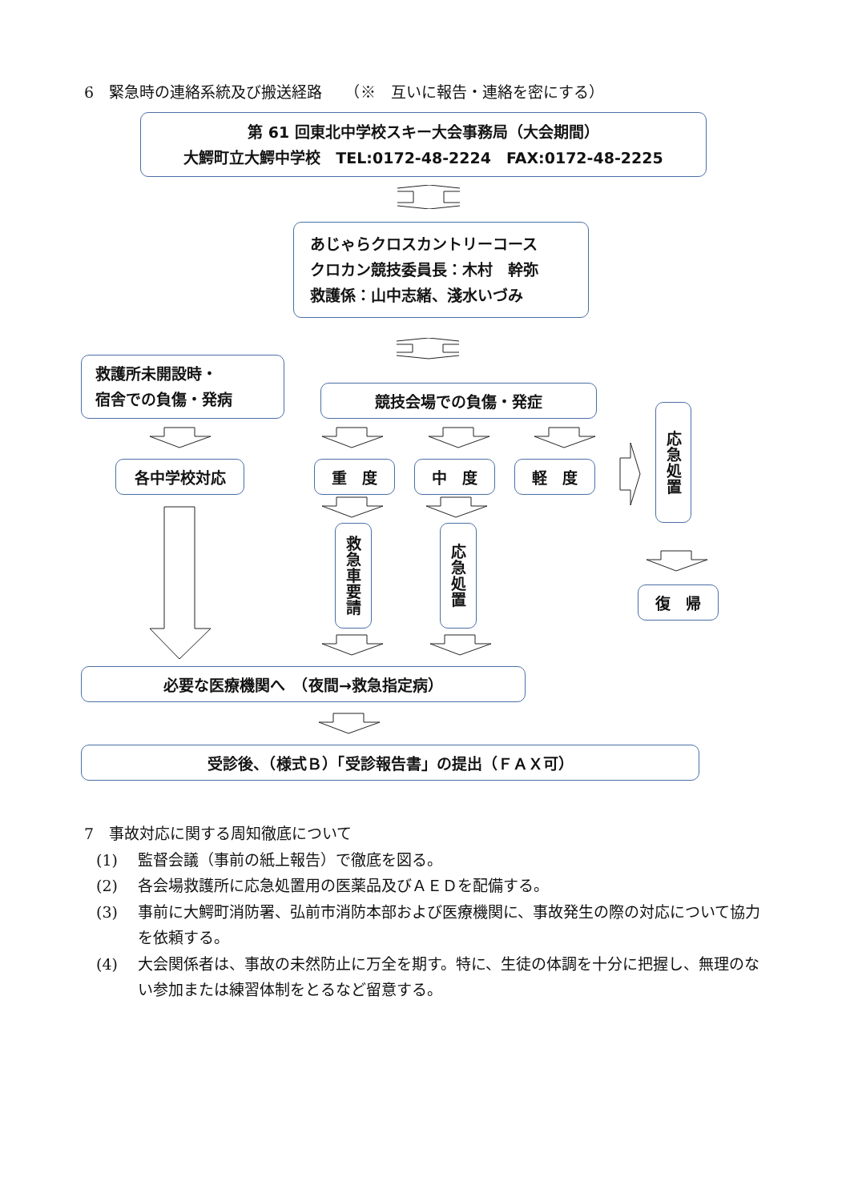6　緊急時の連絡系統及び搬送経路　　（※　互いに報告・連絡を密にする）
第 61 回東北中学校スキー大会事務局（大会期間）
大鰐町立大鰐中学校　TEL:0172-48-2224　FAX:0172-48-2225
あじゃらクロスカントリーコース
クロカン競技委員長：木村　幹弥
救護係：山中志緒、淺水いづみ
救護所未開設時・
宿舎での負傷・発病
各中学校対応
競技会場での負傷・発症
重　度 中　度 軽　度
救急車要請
応急処置
応急処置
復　帰
必要な医療機関へ　（夜間→救急指定病）
受診後、（様式Ｂ）「受診報告書」の提出（ＦＡＸ可）
7　事故対応に関する周知徹底について
(1) 監督会議（事前の紙上報告）で徹底を図る。
(2) 各会場救護所に応急処置用の医薬品及びＡＥＤを配備する。
(3) 事前に大鰐町消防署、弘前市消防本部および医療機関に、事故発生の際の対応について協力を依頼する。
(4) 大会関係者は、事故の未然防止に万全を期す。特に、生徒の体調を十分に把握し、無理のない参加または練習体制をとるなど留意する。